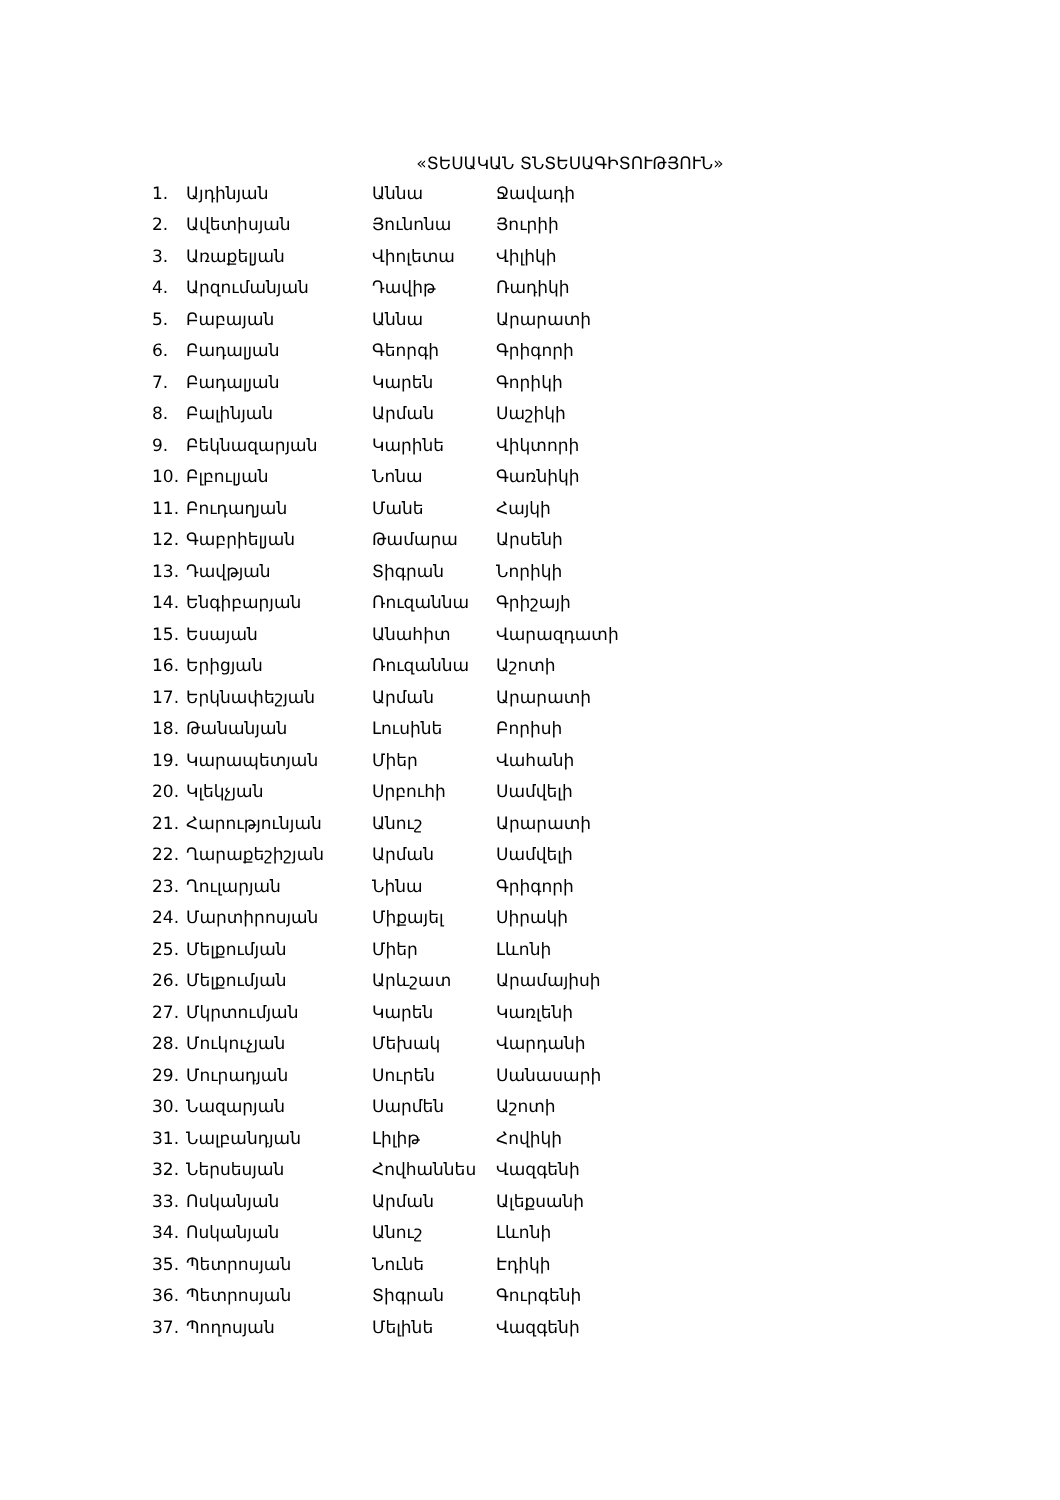«ՏԵՍԱԿԱՆ ՏՆՏԵՍԱԳԻՏՈՒԹՅՈՒՆ»
| 1. | Այդինյան | Աննա | Ջավադի |
| 2. | Ավետիսյան | Յունոնա | Յուրիի |
| 3. | Առաքելյան | Վիոլետա | Վիլիկի |
| 4. | Արզումանյան | Դավիթ | Ռադիկի |
| 5. | Բաբայան | Աննա | Արարատի |
| 6. | Բադալյան | Գեորգի | Գրիգորի |
| 7. | Բադալյան | Կարեն | Գորիկի |
| 8. | Բալինյան | Արման | Սաշիկի |
| 9. | Բեկնազարյան | Կարինե | Վիկտորի |
| 10. | Բլբուլյան | Նոնա | Գառնիկի |
| 11. | Բուդաղյան | Մանե | Հայկի |
| 12. | Գաբրիելյան | Թամարա | Արսենի |
| 13. | Դավթյան | Տիգրան | Նորիկի |
| 14. | Ենգիբարյան | Ռուզաննա | Գրիշայի |
| 15. | Եսայան | Անահիտ | Վարազդատի |
| 16. | Երիցյան | Ռուզաննա | Աշոտի |
| 17. | Երկնափեշյան | Արման | Արարատի |
| 18. | Թանանյան | Լուսինե | Բորիսի |
| 19. | Կարապետյան | Միեր | Վահանի |
| 20. | Կլեկչյան | Սրբուհի | Սամվելի |
| 21. | Հարությունյան | Անուշ | Արարատի |
| 22. | Ղարաքեշիշյան | Արման | Սամվելի |
| 23. | Ղուլարյան | Նինա | Գրիգորի |
| 24. | Մարտիրոսյան | Միքայել | Սիրակի |
| 25. | Մելքումյան | Միեր | Լևոնի |
| 26. | Մելքումյան | Արևշատ | Արամայիսի |
| 27. | Մկրտումյան | Կարեն | Կառլենի |
| 28. | Մուկուչյան | Մեխակ | Վարդանի |
| 29. | Մուրադյան | Սուրեն | Սանասարի |
| 30. | Նազարյան | Սարմեն | Աշոտի |
| 31. | Նալբանդյան | Լիլիթ | Հովիկի |
| 32. | Ներսեսյան | Հովհաննես | Վազգենի |
| 33. | Ոսկանյան | Արման | Ալեքսանի |
| 34. | Ոսկանյան | Անուշ | Լևոնի |
| 35. | Պետրոսյան | Նունե | Էդիկի |
| 36. | Պետրոսյան | Տիգրան | Գուրգենի |
| 37. | Պողոսյան | Մելինե | Վազգենի |